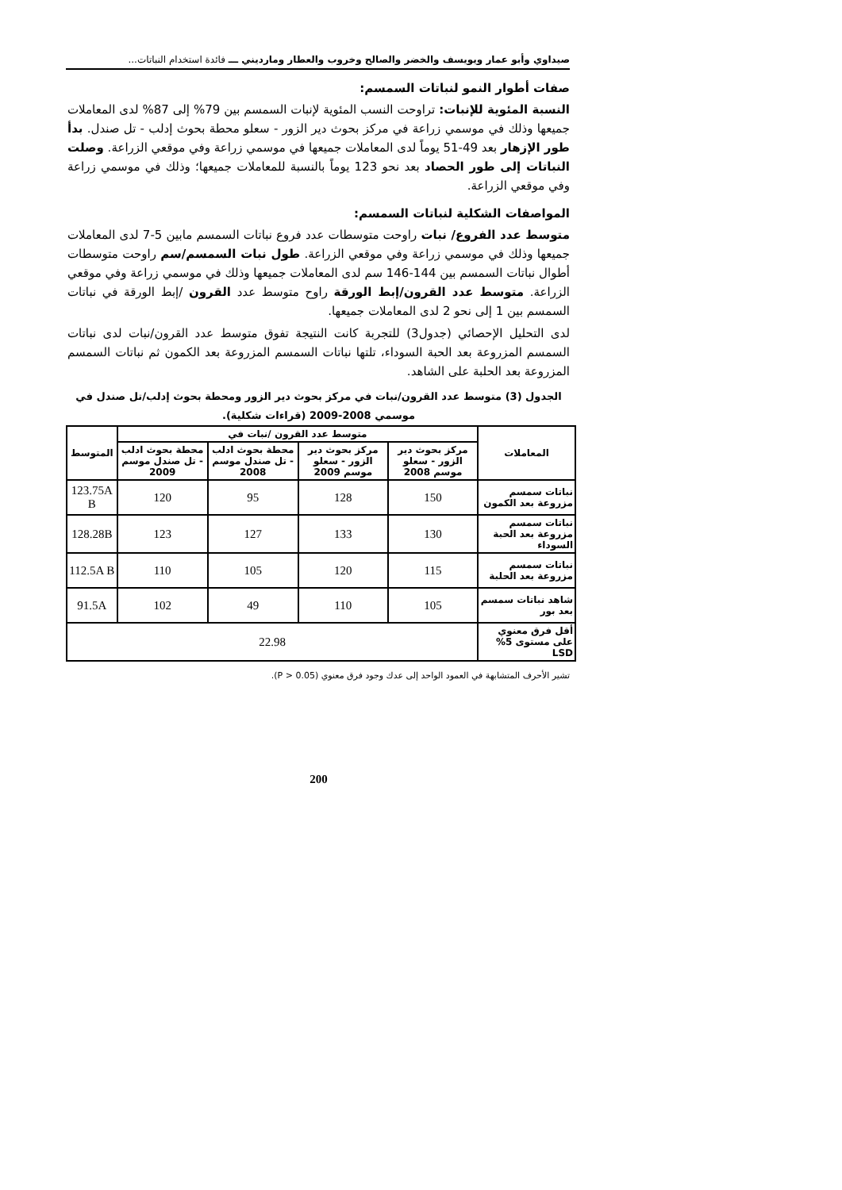صيداوي وأبو عمار ويويسف والخضر والصالح وخروب والعطار ومارديني ـــ فائدة استخدام النباتات...
صفات أطوار النمو لنباتات السمسم:
النسبة المئوية للإنبات: تراوحت النسب المئوية لإنبات السمسم بين 79% إلى 87% لدى المعاملات جميعها وذلك في موسمي زراعة في مركز بحوث دير الزور - سعلو محطة بحوث إدلب - تل صندل. بدأ طور الإزهار بعد 49-51 يوماً لدى المعاملات جميعها في موسمي زراعة وفي موقعي الزراعة. وصلت النباتات إلى طور الحصاد بعد نحو 123 يوماً بالنسبة للمعاملات جميعها؛ وذلك في موسمي زراعة وفي موقعي الزراعة.
المواصفات الشكلية لنباتات السمسم:
متوسط عدد الفروع/ نبات راوحت متوسطات عدد فروع نباتات السمسم مابين 5-7 لدى المعاملات جميعها وذلك في موسمي زراعة وفي موقعي الزراعة. طول نبات السمسم/سم راوحت متوسطات أطوال نباتات السمسم بين 144-146 سم لدى المعاملات جميعها وذلك في موسمي زراعة وفي موقعي الزراعة. متوسط عدد القرون/إبط الورقة راوح متوسط عدد القرون /إبط الورقة في نباتات السمسم بين 1 إلى نحو 2 لدى المعاملات جميعها.
لدى التحليل الإحصائي (جدول3) للتجربة كانت النتيجة تفوق متوسط عدد القرون/نبات لدى نباتات السمسم المزروعة بعد الحبة السوداء، تلتها نباتات السمسم المزروعة بعد الكمون ثم نباتات السمسم المزروعة بعد الحلبة على الشاهد.
الجدول (3) متوسط عدد القرون/نبات في مركز بحوث دير الزور ومحطة بحوث إدلب/تل صندل في موسمي 2008-2009 (قراءات شكلية).
| المعاملات | متوسط عدد القرون /نبات في | | | | المتوسط |
| --- | --- | --- | --- | --- | --- |
| | مركز بحوث دير الزور - سعلو موسم 2008 | مركز بحوث دير الزور - سعلو موسم 2009 | محطة بحوث ادلب - تل صندل موسم 2008 | محطة بحوث ادلب - تل صندل موسم 2009 | |
| نباتات سمسم مزروعة بعد الكمون | 150 | 128 | 95 | 120 | 123.75A B |
| نباتات سمسم مزروعة بعد الحبة السوداء | 130 | 133 | 127 | 123 | 128.28B |
| نباتات سمسم مزروعة بعد الحلبة | 115 | 120 | 105 | 110 | 112.5A B |
| شاهد نباتات سمسم بعد بور | 105 | 110 | 49 | 102 | 91.5A |
| أقل فرق معنوي على مستوى 5% LSD | 22.98 | | | | |
تشير الأحرف المتشابهة في العمود الواحد إلى عدك وجود فرق معنوي (P > 0.05).
200